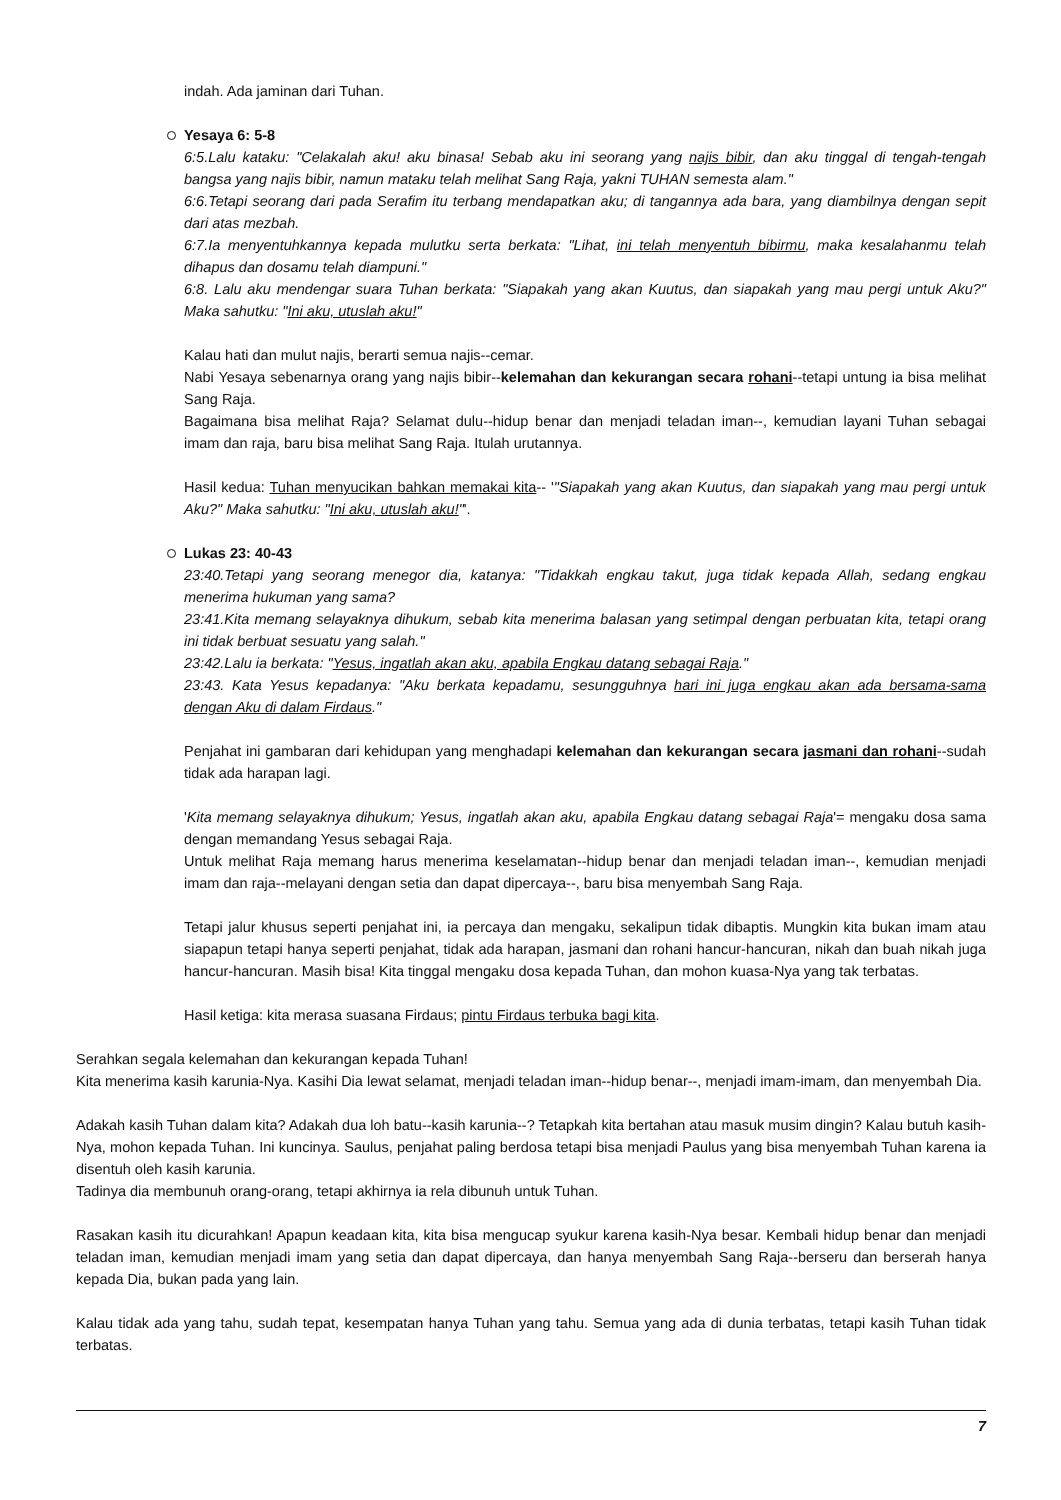indah. Ada jaminan dari Tuhan.
Yesaya 6: 5-8
6:5.Lalu kataku: "Celakalah aku! aku binasa! Sebab aku ini seorang yang najis bibir, dan aku tinggal di tengah-tengah bangsa yang najis bibir, namun mataku telah melihat Sang Raja, yakni TUHAN semesta alam."
6:6.Tetapi seorang dari pada Serafim itu terbang mendapatkan aku; di tangannya ada bara, yang diambilnya dengan sepit dari atas mezbah.
6:7.Ia menyentuhkannya kepada mulutku serta berkata: "Lihat, ini telah menyentuh bibirmu, maka kesalahanmu telah dihapus dan dosamu telah diampuni."
6:8. Lalu aku mendengar suara Tuhan berkata: "Siapakah yang akan Kuutus, dan siapakah yang mau pergi untuk Aku?" Maka sahutku: "Ini aku, utuslah aku!"
Kalau hati dan mulut najis, berarti semua najis--cemar.
Nabi Yesaya sebenarnya orang yang najis bibir--kelemahan dan kekurangan secara rohani--tetapi untung ia bisa melihat Sang Raja.
Bagaimana bisa melihat Raja? Selamat dulu--hidup benar dan menjadi teladan iman--, kemudian layani Tuhan sebagai imam dan raja, baru bisa melihat Sang Raja. Itulah urutannya.
Hasil kedua: Tuhan menyucikan bahkan memakai kita-- '"Siapakah yang akan Kuutus, dan siapakah yang mau pergi untuk Aku?" Maka sahutku: "Ini aku, utuslah aku!"'.
Lukas 23: 40-43
23:40.Tetapi yang seorang menegor dia, katanya: "Tidakkah engkau takut, juga tidak kepada Allah, sedang engkau menerima hukuman yang sama?
23:41.Kita memang selayaknya dihukum, sebab kita menerima balasan yang setimpal dengan perbuatan kita, tetapi orang ini tidak berbuat sesuatu yang salah."
23:42.Lalu ia berkata: "Yesus, ingatlah akan aku, apabila Engkau datang sebagai Raja."
23:43. Kata Yesus kepadanya: "Aku berkata kepadamu, sesungguhnya hari ini juga engkau akan ada bersama-sama dengan Aku di dalam Firdaus."
Penjahat ini gambaran dari kehidupan yang menghadapi kelemahan dan kekurangan secara jasmani dan rohani--sudah tidak ada harapan lagi.
'Kita memang selayaknya dihukum; Yesus, ingatlah akan aku, apabila Engkau datang sebagai Raja'= mengaku dosa sama dengan memandang Yesus sebagai Raja.
Untuk melihat Raja memang harus menerima keselamatan--hidup benar dan menjadi teladan iman--, kemudian menjadi imam dan raja--melayani dengan setia dan dapat dipercaya--, baru bisa menyembah Sang Raja.
Tetapi jalur khusus seperti penjahat ini, ia percaya dan mengaku, sekalipun tidak dibaptis. Mungkin kita bukan imam atau siapapun tetapi hanya seperti penjahat, tidak ada harapan, jasmani dan rohani hancur-hancuran, nikah dan buah nikah juga hancur-hancuran. Masih bisa! Kita tinggal mengaku dosa kepada Tuhan, dan mohon kuasa-Nya yang tak terbatas.
Hasil ketiga: kita merasa suasana Firdaus; pintu Firdaus terbuka bagi kita.
Serahkan segala kelemahan dan kekurangan kepada Tuhan!
Kita menerima kasih karunia-Nya. Kasihi Dia lewat selamat, menjadi teladan iman--hidup benar--, menjadi imam-imam, dan menyembah Dia.
Adakah kasih Tuhan dalam kita? Adakah dua loh batu--kasih karunia--? Tetapkah kita bertahan atau masuk musim dingin? Kalau butuh kasih-Nya, mohon kepada Tuhan. Ini kuncinya. Saulus, penjahat paling berdosa tetapi bisa menjadi Paulus yang bisa menyembah Tuhan karena ia disentuh oleh kasih karunia.
Tadinya dia membunuh orang-orang, tetapi akhirnya ia rela dibunuh untuk Tuhan.
Rasakan kasih itu dicurahkan! Apapun keadaan kita, kita bisa mengucap syukur karena kasih-Nya besar. Kembali hidup benar dan menjadi teladan iman, kemudian menjadi imam yang setia dan dapat dipercaya, dan hanya menyembah Sang Raja--berseru dan berserah hanya kepada Dia, bukan pada yang lain.
Kalau tidak ada yang tahu, sudah tepat, kesempatan hanya Tuhan yang tahu. Semua yang ada di dunia terbatas, tetapi kasih Tuhan tidak terbatas.
7